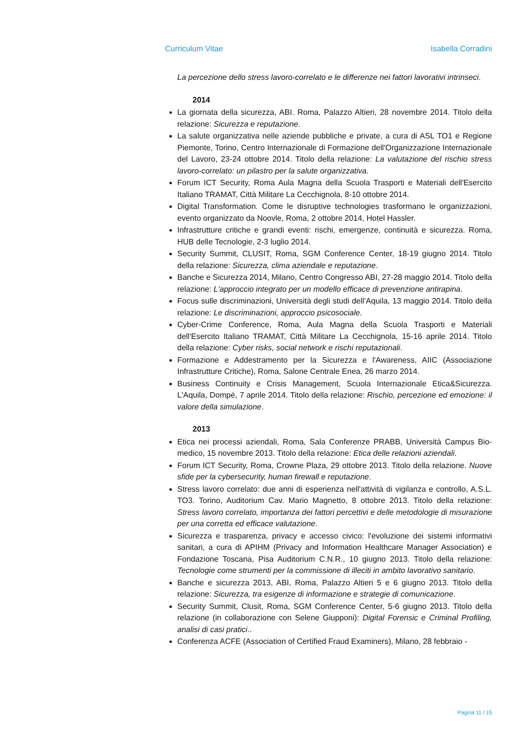Curriculum Vitae Isabella Corradini
La percezione dello stress lavoro-correlato e le differenze nei fattori lavorativi intrinseci.
2014
La giornata della sicurezza, ABI. Roma, Palazzo Altieri, 28 novembre 2014. Titolo della relazione: Sicurezza e reputazione.
La salute organizzativa nelle aziende pubbliche e private, a cura di ASL TO1 e Regione Piemonte, Torino, Centro Internazionale di Formazione dell'Organizzazione Internazionale del Lavoro, 23-24 ottobre 2014. Titolo della relazione: La valutazione del rischio stress lavoro-correlato: un pilastro per la salute organizzativa.
Forum ICT Security, Roma Aula Magna della Scuola Trasporti e Materiali dell'Esercito Italiano TRAMAT, Città Militare La Cecchignola, 8-10 ottobre 2014.
Digital Transformation. Come le disruptive technologies trasformano le organizzazioni, evento organizzato da Noovle, Roma, 2 ottobre 2014, Hotel Hassler.
Infrastrutture critiche e grandi eventi: rischi, emergenze, continuità e sicurezza. Roma, HUB delle Tecnologie, 2-3 luglio 2014.
Security Summit, CLUSIT, Roma, SGM Conference Center, 18-19 giugno 2014. Titolo della relazione: Sicurezza, clima aziendale e reputazione.
Banche e Sicurezza 2014, Milano, Centro Congresso ABI, 27-28 maggio 2014. Titolo della relazione: L'approccio integrato per un modello efficace di prevenzione antirapina.
Focus sulle discriminazioni, Università degli studi dell’Aquila, 13 maggio 2014. Titolo della relazione: Le discriminazioni, approccio psicosociale.
Cyber-Crime Conference, Roma, Aula Magna della Scuola Trasporti e Materiali dell'Esercito Italiano TRAMAT, Città Militare La Cecchignola, 15-16 aprile 2014. Titolo della relazione: Cyber risks, social network e rischi reputazionali.
Formazione e Addestramento per la Sicurezza e l'Awareness, AIIC (Associazione Infrastrutture Critiche), Roma, Salone Centrale Enea, 26 marzo 2014.
Business Continuity e Crisis Management, Scuola Internazionale Etica&Sicurezza. L'Aquila, Dompé, 7 aprile 2014. Titolo della relazione: Rischio, percezione ed emozione: il valore della simulazione.
2013
Etica nei processi aziendali, Roma, Sala Conferenze PRABB, Università Campus Bio-medico, 15 novembre 2013. Titolo della relazione: Etica delle relazioni aziendali.
Forum ICT Security, Roma, Crowne Plaza, 29 ottobre 2013. Titolo della relazione. Nuove sfide per la cybersecurity, human firewall e reputazione.
Stress lavoro correlato: due anni di esperienza nell'attività di vigilanza e controllo, A.S.L. TO3. Torino, Auditorium Cav. Mario Magnetto, 8 ottobre 2013. Titolo della relazione: Stress lavoro correlato, importanza dei fattori percettivi e delle metodologie di misurazione per una corretta ed efficace valutazione.
Sicurezza e trasparenza, privacy e accesso civico: l'evoluzione dei sistemi informativi sanitari, a cura di APIHM (Privacy and Information Healthcare Manager Association) e Fondazione Toscana, Pisa Auditorium C.N.R., 10 giugno 2013. Titolo della relazione: Tecnologie come strumenti per la commissione di illeciti in ambito lavorativo sanitario.
Banche e sicurezza 2013, ABI, Roma, Palazzo Altieri 5 e 6 giugno 2013. Titolo della relazione: Sicurezza, tra esigenze di informazione e strategie di comunicazione.
Security Summit, Clusit, Roma, SGM Conference Center, 5-6 giugno 2013. Titolo della relazione (in collaborazione con Selene Giupponi): Digital Forensic e Criminal Profiling, analisi di casi pratici..
Conferenza ACFE (Association of Certified Fraud Examiners), Milano, 28 febbraio -
Pagina 11 / 15